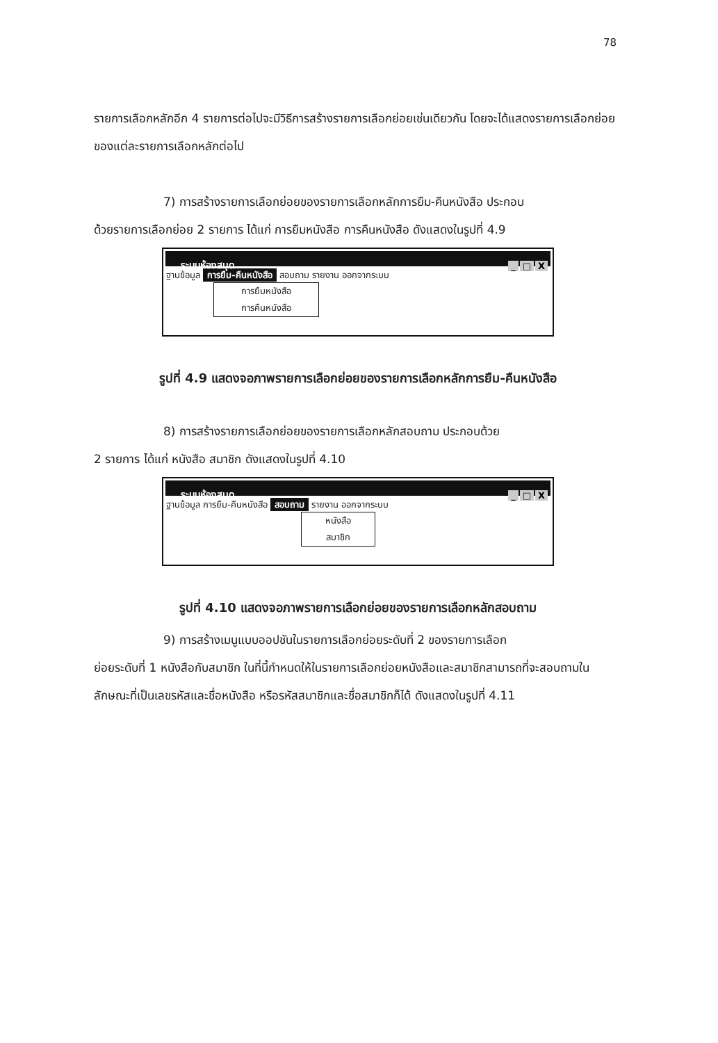78
รายการเลือกหลักอีก 4 รายการต่อไปจะมีวิธีการสร้างรายการเลือกย่อยเช่นเดียวกัน โดยจะได้แสดงรายการเลือกย่อยของแต่ละรายการเลือกหลักต่อไป
7) การสร้างรายการเลือกย่อยของรายการเลือกหลักการยืม-คืนหนังสือ ประกอบ
ด้วยรายการเลือกย่อย 2 รายการ ได้แก่ การยืมหนังสือ การคืนหนังสือ ดังแสดงในรูปที่ 4.9
ระบบห้องสมุด _ □ X
ฐานข้อมูล การยืม-คืนหนังสือ สอบถาม รายงาน ออกจากระบบ
การยืมหนังสือ
การคืนหนังสือ
รูปที่ 4.9 แสดงจอภาพรายการเลือกย่อยของรายการเลือกหลักการยืม-คืนหนังสือ
8) การสร้างรายการเลือกย่อยของรายการเลือกหลักสอบถาม ประกอบด้วย
2 รายการ ได้แก่ หนังสือ สมาชิก ดังแสดงในรูปที่ 4.10
ระบบห้องสมุด _ □ X
ฐานข้อมูล การยืม-คืนหนังสือ สอบถาม รายงาน ออกจากระบบ
หนังสือ
สมาชิก
รูปที่ 4.10 แสดงจอภาพรายการเลือกย่อยของรายการเลือกหลักสอบถาม
9) การสร้างเมนูแบบออปชันในรายการเลือกย่อยระดับที่ 2 ของรายการเลือก
ย่อยระดับที่ 1 หนังสือกับสมาชิก ในที่นี้กำหนดให้ในรายการเลือกย่อยหนังสือและสมาชิกสามารถที่จะสอบถามในลักษณะที่เป็นเลขรหัสและชื่อหนังสือ หรือรหัสสมาชิกและชื่อสมาชิกก็ได้ ดังแสดงในรูปที่ 4.11